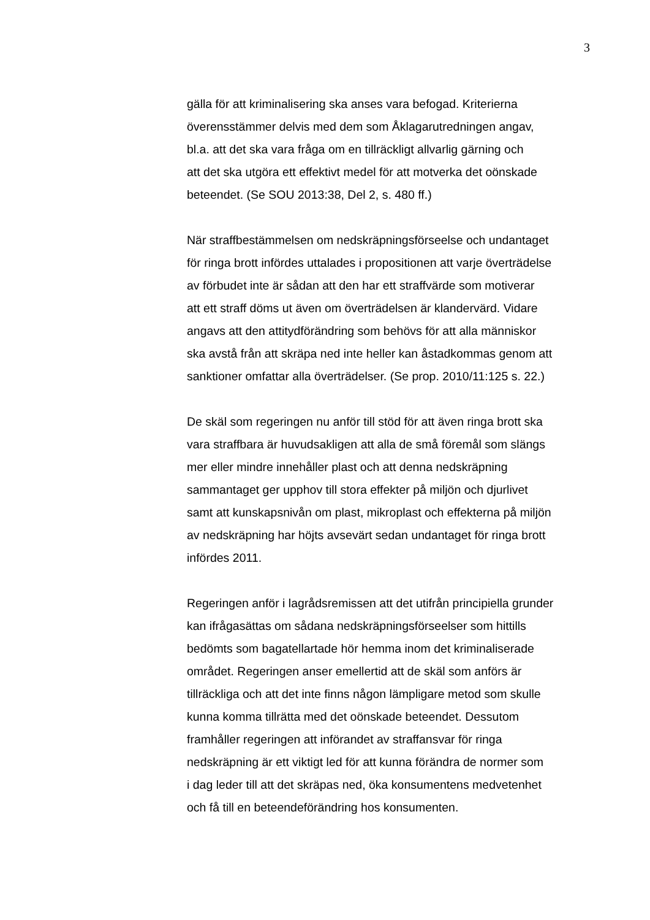3
gälla för att kriminalisering ska anses vara befogad. Kriterierna
överensstämmer delvis med dem som Åklagarutredningen angav,
bl.a. att det ska vara fråga om en tillräckligt allvarlig gärning och
att det ska utgöra ett effektivt medel för att motverka det oönskade
beteendet. (Se SOU 2013:38, Del 2, s. 480 ff.)
När straffbestämmelsen om nedskräpningsförseelse och undantaget
för ringa brott infördes uttalades i propositionen att varje överträdelse
av förbudet inte är sådan att den har ett straffvärde som motiverar
att ett straff döms ut även om överträdelsen är klandervärd. Vidare
angavs att den attitydförändring som behövs för att alla människor
ska avstå från att skräpa ned inte heller kan åstadkommas genom att
sanktioner omfattar alla överträdelser. (Se prop. 2010/11:125 s. 22.)
De skäl som regeringen nu anför till stöd för att även ringa brott ska
vara straffbara är huvudsakligen att alla de små föremål som slängs
mer eller mindre innehåller plast och att denna nedskräpning
sammantaget ger upphov till stora effekter på miljön och djurlivet
samt att kunskapsnivån om plast, mikroplast och effekterna på miljön
av nedskräpning har höjts avsevärt sedan undantaget för ringa brott
infördes 2011.
Regeringen anför i lagrådsremissen att det utifrån principiella grunder
kan ifrågasättas om sådana nedskräpningsförseelser som hittills
bedömts som bagatellartade hör hemma inom det kriminaliserade
området. Regeringen anser emellertid att de skäl som anförs är
tillräckliga och att det inte finns någon lämpligare metod som skulle
kunna komma tillrätta med det oönskade beteendet. Dessutom
framhåller regeringen att införandet av straffansvar för ringa
nedskräpning är ett viktigt led för att kunna förändra de normer som
i dag leder till att det skräpas ned, öka konsumentens medvetenhet
och få till en beteendeförändring hos konsumenten.